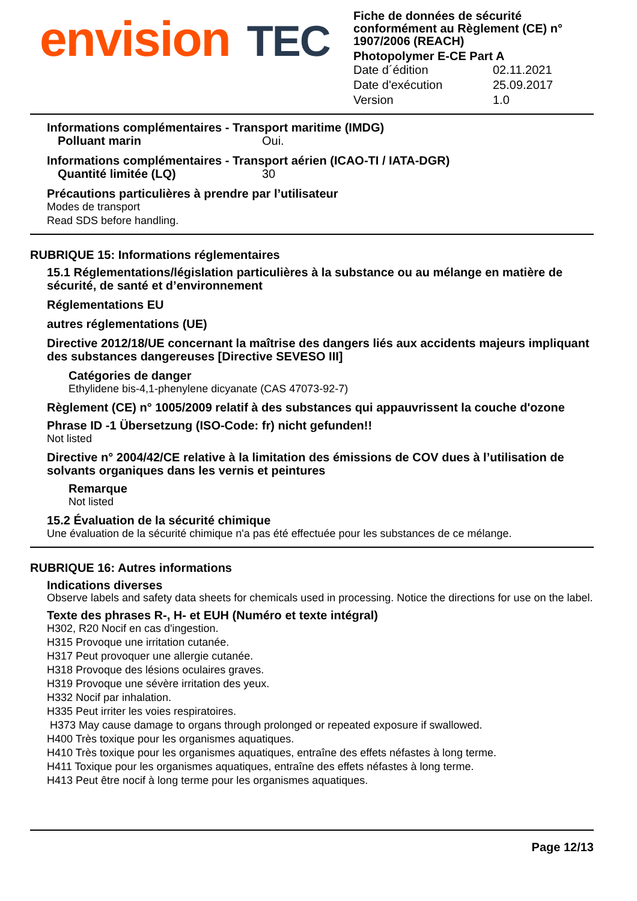envision TEC
Fiche de données de sécurité conformément au Règlement (CE) n° 1907/2006 (REACH)
Photopolymer E-CE Part A
Date d´édition 02.11.2021
Date d'exécution 25.09.2017
Version 1.0
Informations complémentaires - Transport maritime (IMDG)
Polluant marin Oui.
Informations complémentaires - Transport aérien (ICAO-TI / IATA-DGR)
Quantité limitée (LQ) 30
Précautions particulières à prendre par l’utilisateur
Modes de transport
Read SDS before handling.
RUBRIQUE 15: Informations réglementaires
15.1 Réglementations/législation particulières à la substance ou au mélange en matière de sécurité, de santé et d’environnement
Réglementations EU
autres réglementations (UE)
Directive 2012/18/UE concernant la maîtrise des dangers liés aux accidents majeurs impliquant des substances dangereuses [Directive SEVESO III]
Catégories de danger
Ethylidene bis-4,1-phenylene dicyanate (CAS 47073-92-7)
Règlement (CE) n° 1005/2009 relatif à des substances qui appauvrissent la couche d'ozone
Phrase ID -1 Übersetzung (ISO-Code: fr) nicht gefunden!!
Not listed
Directive n° 2004/42/CE relative à la limitation des émissions de COV dues à l’utilisation de solvants organiques dans les vernis et peintures
Remarque
Not listed
15.2 Évaluation de la sécurité chimique
Une évaluation de la sécurité chimique n'a pas été effectuée pour les substances de ce mélange.
RUBRIQUE 16: Autres informations
Indications diverses
Observe labels and safety data sheets for chemicals used in processing. Notice the directions for use on the label.
Texte des phrases R-, H- et EUH (Numéro et texte intégral)
H302, R20 Nocif en cas d'ingestion.
H315 Provoque une irritation cutanée.
H317 Peut provoquer une allergie cutanée.
H318 Provoque des lésions oculaires graves.
H319 Provoque une sévère irritation des yeux.
H332 Nocif par inhalation.
H335 Peut irriter les voies respiratoires.
H373 May cause damage to organs through prolonged or repeated exposure if swallowed.
H400 Très toxique pour les organismes aquatiques.
H410 Très toxique pour les organismes aquatiques, entraîne des effets néfastes à long terme.
H411 Toxique pour les organismes aquatiques, entraîne des effets néfastes à long terme.
H413 Peut être nocif à long terme pour les organismes aquatiques.
Page 12/13